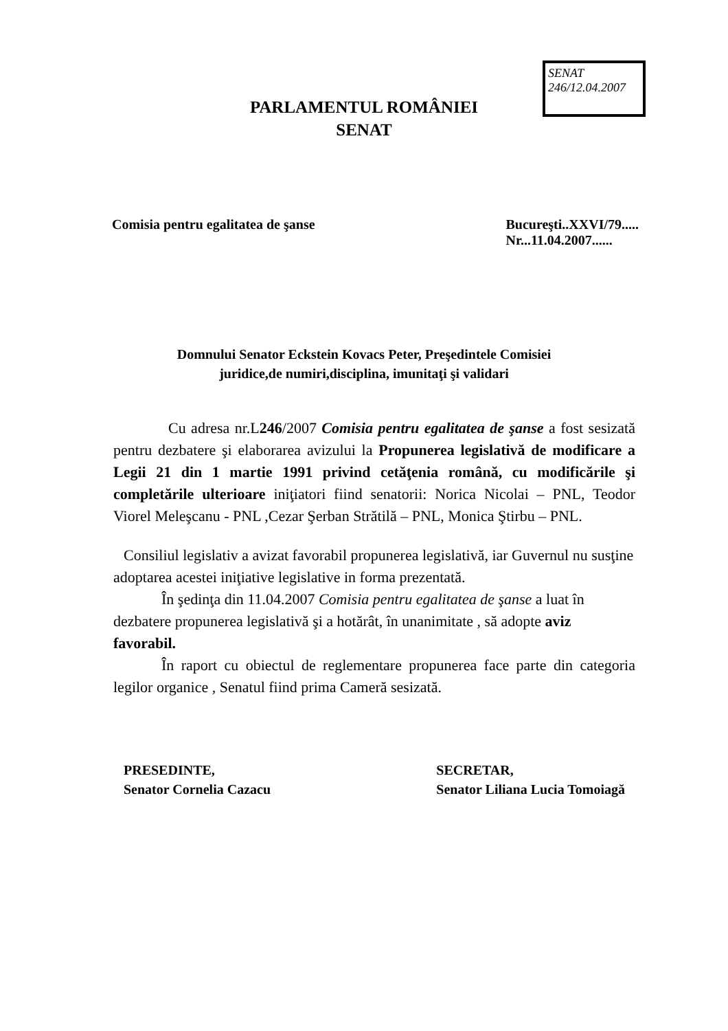SENAT
246/12.04.2007
PARLAMENTUL ROMÂNIEI
SENAT
Comisia pentru egalitatea de şanse
Bucureşti..XXVI/79.....
Nr...11.04.2007......
Domnului Senator Eckstein Kovacs Peter, Preşedintele Comisiei
juridice,de numiri,disciplina, imunitaţi şi validari
Cu adresa nr.L246/2007 Comisia pentru egalitatea de şanse a fost sesizată pentru dezbatere şi elaborarea avizului la Propunerea legislativă de modificare a Legii 21 din 1 martie 1991 privind cetăţenia română, cu modificările şi completările ulterioare iniţiatori fiind senatorii: Norica Nicolai – PNL, Teodor Viorel Meleşcanu - PNL ,Cezar Şerban Strătilă – PNL, Monica Ştirbu – PNL.
Consiliul legislativ a avizat favorabil propunerea legislativă, iar Guvernul nu susţine adoptarea acestei iniţiative legislative in forma prezentată.
În şedinţa din 11.04.2007 Comisia pentru egalitatea de şanse a luat în dezbatere propunerea legislativă şi a hotărât, în unanimitate , să adopte aviz favorabil.
În raport cu obiectul de reglementare propunerea face parte din categoria legilor organice , Senatul fiind prima Cameră sesizată.
PRESEDINTE,
Senator Cornelia Cazacu
SECRETAR,
Senator Liliana Lucia Tomoiagă